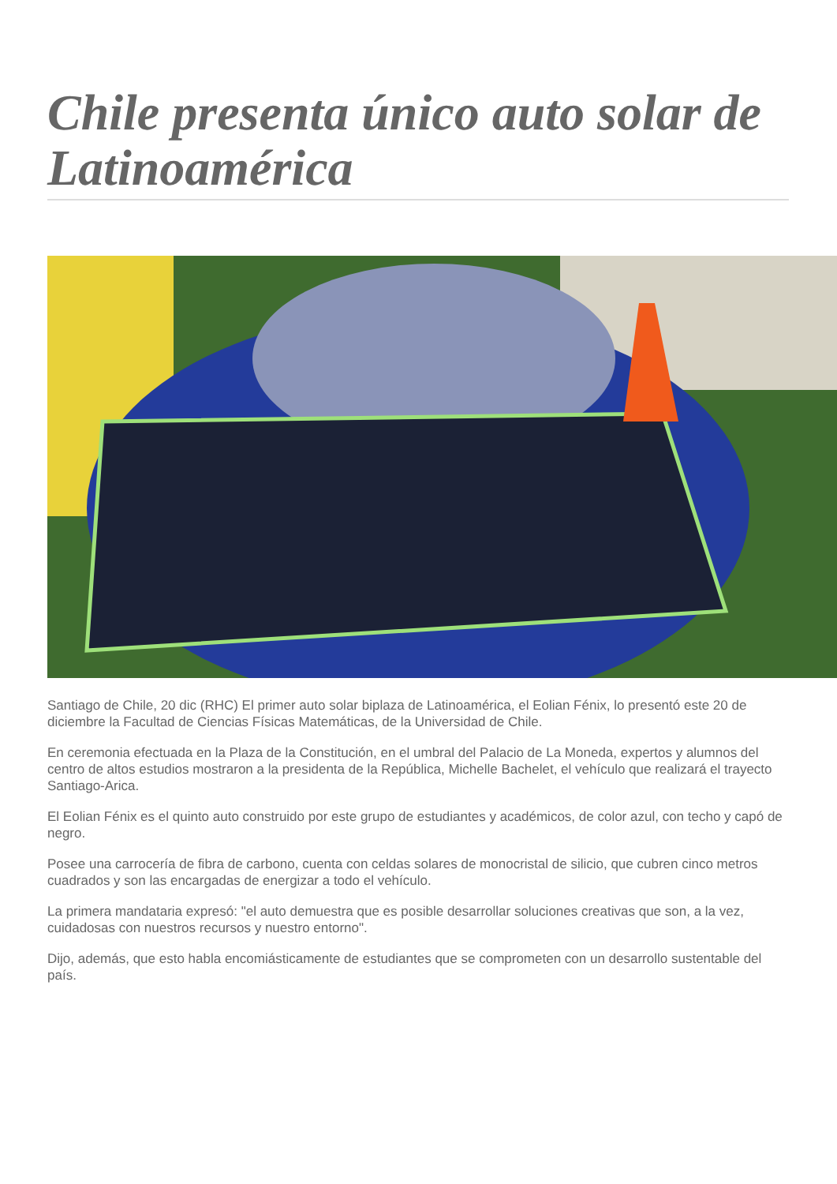Chile presenta único auto solar de Latinoamérica
Santiago de Chile, 20 dic (RHC) El primer auto solar biplaza de Latinoamérica, el Eolian Fénix, lo presentó este 20 de diciembre la Facultad de Ciencias Físicas Matemáticas, de la Universidad de Chile.
En ceremonia efectuada en la Plaza de la Constitución, en el umbral del Palacio de La Moneda, expertos y alumnos del centro de altos estudios mostraron a la presidenta de la República, Michelle Bachelet, el vehículo que realizará el trayecto Santiago-Arica.
El Eolian Fénix es el quinto auto construido por este grupo de estudiantes y académicos, de color azul, con techo y capó de negro.
Posee una carrocería de fibra de carbono, cuenta con celdas solares de monocristal de silicio, que cubren cinco metros cuadrados y son las encargadas de energizar a todo el vehículo.
La primera mandataria expresó: "el auto demuestra que es posible desarrollar soluciones creativas que son, a la vez, cuidadosas con nuestros recursos y nuestro entorno".
Dijo, además, que esto habla encomiásticamente de estudiantes que se comprometen con un desarrollo sustentable del país.